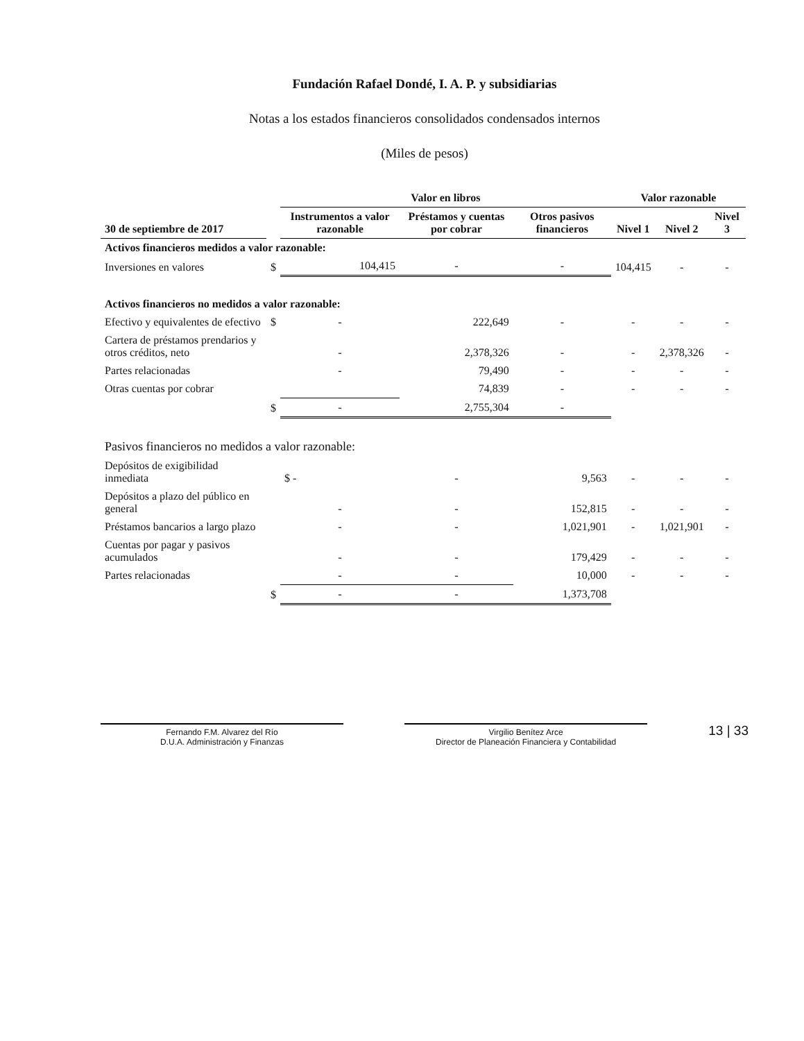Fundación Rafael Dondé, I. A. P. y subsidiarias
Notas a los estados financieros consolidados condensados internos
(Miles de pesos)
| | | Valor en libros | | | Valor razonable | | |
| --- | --- | --- | --- | --- | --- | --- | --- |
| 30 de septiembre de 2017 | | Instrumentos a valor razonable | Préstamos y cuentas por cobrar | Otros pasivos financieros | Nivel 1 | Nivel 2 | Nivel 3 |
| Activos financieros medidos a valor razonable: | | | | | | | |
| Inversiones en valores | $ | 104,415 | - | - | 104,415 | - | - |
| Activos financieros no medidos a valor razonable: | | | | | | | |
| Efectivo y equivalentes de efectivo | $ | - | 222,649 | - | - | - | - |
| Cartera de préstamos prendarios y otros créditos, neto | | - | 2,378,326 | - | - | 2,378,326 | - |
| Partes relacionadas | | - | 79,490 | - | - | - | - |
| Otras cuentas por cobrar | | | 74,839 | - | - | - | - |
| | $ | - | 2,755,304 | - | | | |
| Pasivos financieros no medidos a valor razonable: | | | | | | | |
| Depósitos de exigibilidad inmediata | | $ - | - | 9,563 | - | - | - |
| Depósitos a plazo del público en general | | - | - | 152,815 | - | - | - |
| Préstamos bancarios a largo plazo | | - | - | 1,021,901 | - | 1,021,901 | - |
| Cuentas por pagar y pasivos acumulados | | - | - | 179,429 | - | - | - |
| Partes relacionadas | | - | - | 10,000 | - | - | - |
| | $ | - | - | 1,373,708 | | | |
Fernando F.M. Alvarez del Río
D.U.A. Administración y Finanzas
Virgilio Benítez Arce
Director de Planeación Financiera y Contabilidad
13 | 33